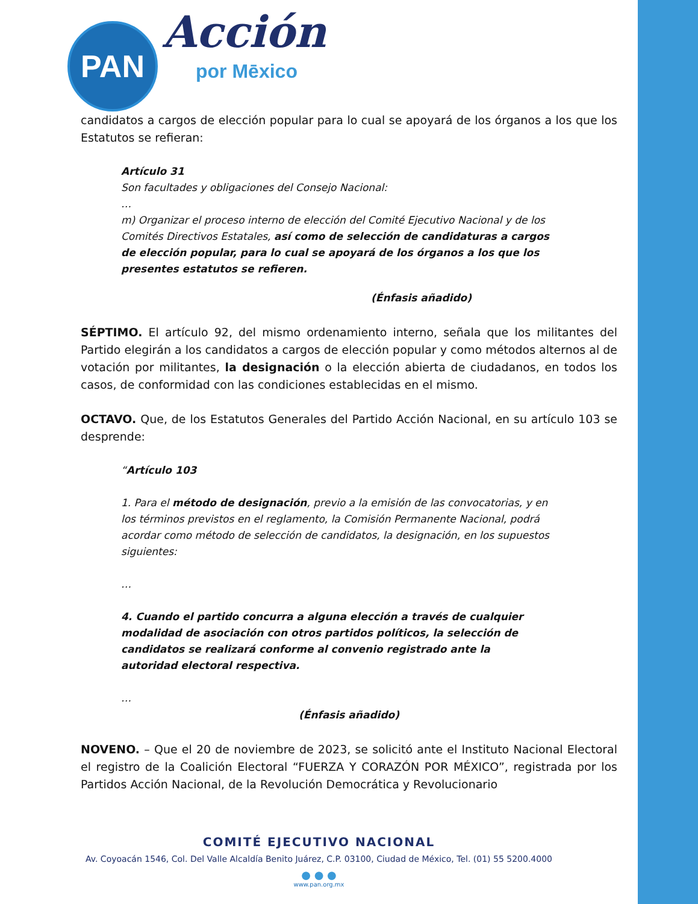PAN Acción
por Mēxico
candidatos a cargos de elección popular para lo cual se apoyará de los órganos a los que los Estatutos se refieran:
Artículo 31
Son facultades y obligaciones del Consejo Nacional:
…
m) Organizar el proceso interno de elección del Comité Ejecutivo Nacional y de los Comités Directivos Estatales, así como de selección de candidaturas a cargos de elección popular, para lo cual se apoyará de los órganos a los que los presentes estatutos se refieren.
(Énfasis añadido)
SÉPTIMO. El artículo 92, del mismo ordenamiento interno, señala que los militantes del Partido elegirán a los candidatos a cargos de elección popular y como métodos alternos al de votación por militantes, la designación o la elección abierta de ciudadanos, en todos los casos, de conformidad con las condiciones establecidas en el mismo.
OCTAVO. Que, de los Estatutos Generales del Partido Acción Nacional, en su artículo 103 se desprende:
“Artículo 103
1. Para el método de designación, previo a la emisión de las convocatorias, y en los términos previstos en el reglamento, la Comisión Permanente Nacional, podrá acordar como método de selección de candidatos, la designación, en los supuestos siguientes:
…
4. Cuando el partido concurra a alguna elección a través de cualquier modalidad de asociación con otros partidos políticos, la selección de candidatos se realizará conforme al convenio registrado ante la autoridad electoral respectiva.
…
(Énfasis añadido)
NOVENO. – Que el 20 de noviembre de 2023, se solicitó ante el Instituto Nacional Electoral el registro de la Coalición Electoral “FUERZA Y CORAZÓN POR MÉXICO”, registrada por los Partidos Acción Nacional, de la Revolución Democrática y Revolucionario
COMITÉ EJECUTIVO NACIONAL
Av. Coyoacán 1546, Col. Del Valle Alcaldía Benito Juárez, C.P. 03100, Ciudad de México, Tel. (01) 55 5200.4000
● ● ●
www.pan.org.mx